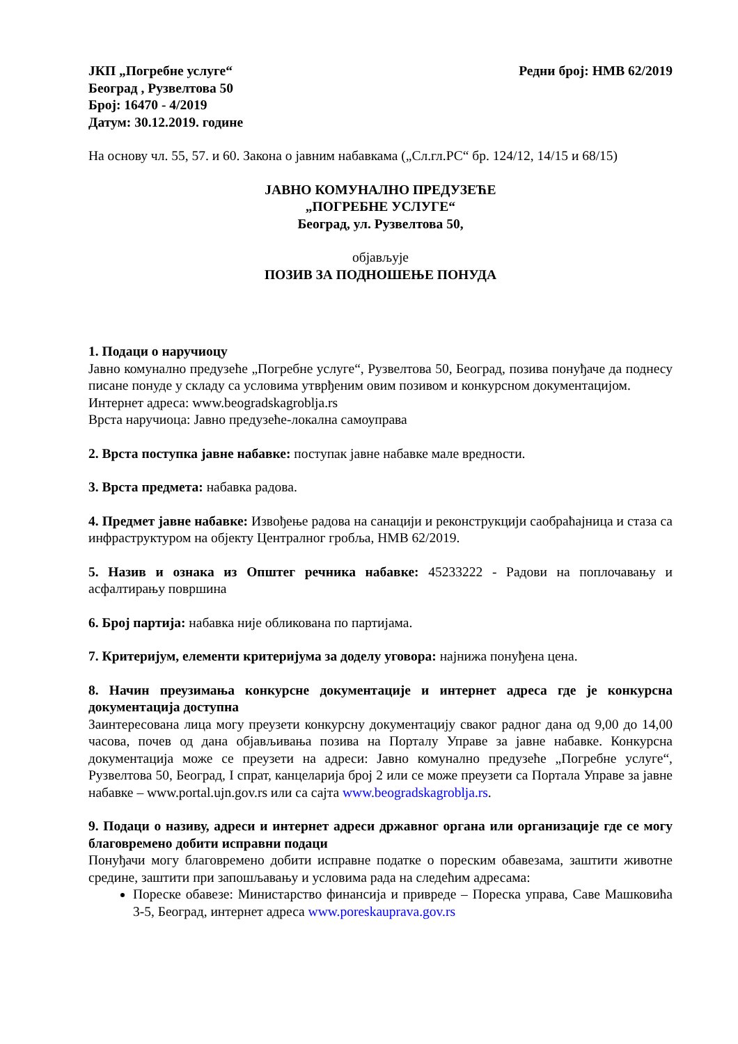ЈКП „Погребне услуге“
Београд , Рузвелтова 50
Број: 16470 - 4/2019
Датум: 30.12.2019. године
Редни број: НМВ 62/2019
На основу чл. 55, 57. и 60. Закона о јавним набавкама („Сл.гл.РС“ бр. 124/12, 14/15 и 68/15)
ЈАВНО КОМУНАЛНО ПРЕДУЗЕЋЕ
„ПОГРЕБНЕ УСЛУГЕ“
Београд, ул. Рузвелтова 50,
објављује
ПОЗИВ ЗА ПОДНОШЕЊЕ ПОНУДА
1. Подаци о наручиоцу
Јавно комунално предузеће „Погребне услуге“, Рузвелтова 50, Београд, позива понуђаче да поднесу писане понуде у складу са условима утврђеним овим позивом и конкурсном документацијом.
Интернет адреса: www.beogradskagroblja.rs
Врста наручиоца: Јавно предузеће-локална самоуправа
2. Врста поступка јавне набавке: поступак јавне набавке мале вредности.
3. Врста предмета: набавка радова.
4. Предмет јавне набавке: Извођење радова на санацији и реконструкцији саобраћајница и стаза са инфраструктуром на објекту Централног гробља, НМВ 62/2019.
5. Назив и ознака из Општег речника набавке: 45233222 - Радови на поплочавању и асфалтирању површина
6. Број партија: набавка није обликована по партијама.
7. Критеријум, елементи критеријума за доделу уговора: најнижа понуђена цена.
8. Начин преузимања конкурсне документације и интернет адреса где је конкурсна документација доступна
Заинтересована лица могу преузети конкурсну документацију сваког радног дана од 9,00 до 14,00 часова, почев од дана објављивања позива на Порталу Управе за јавне набавке. Конкурсна документација може се преузети на адреси: Јавно комунално предузеће „Погребне услуге“, Рузвелтова 50, Београд, I спрат, канцеларија број 2 или се може преузети са Портала Управе за јавне набавке – www.portal.ujn.gov.rs или са сајта www.beogradskagroblja.rs.
9. Подаци о називу, адреси и интернет адреси државног органа или организације где се могу благовремено добити исправни подаци
Понуђачи могу благовремено добити исправне податке о пореским обавезама, заштити животне средине, заштити при запошљавању и условима рада на следећим адресама:
Пореске обавезе: Министарство финансија и привреде – Пореска управа, Саве Машковића 3-5, Београд, интернет адреса www.poreskauprava.gov.rs